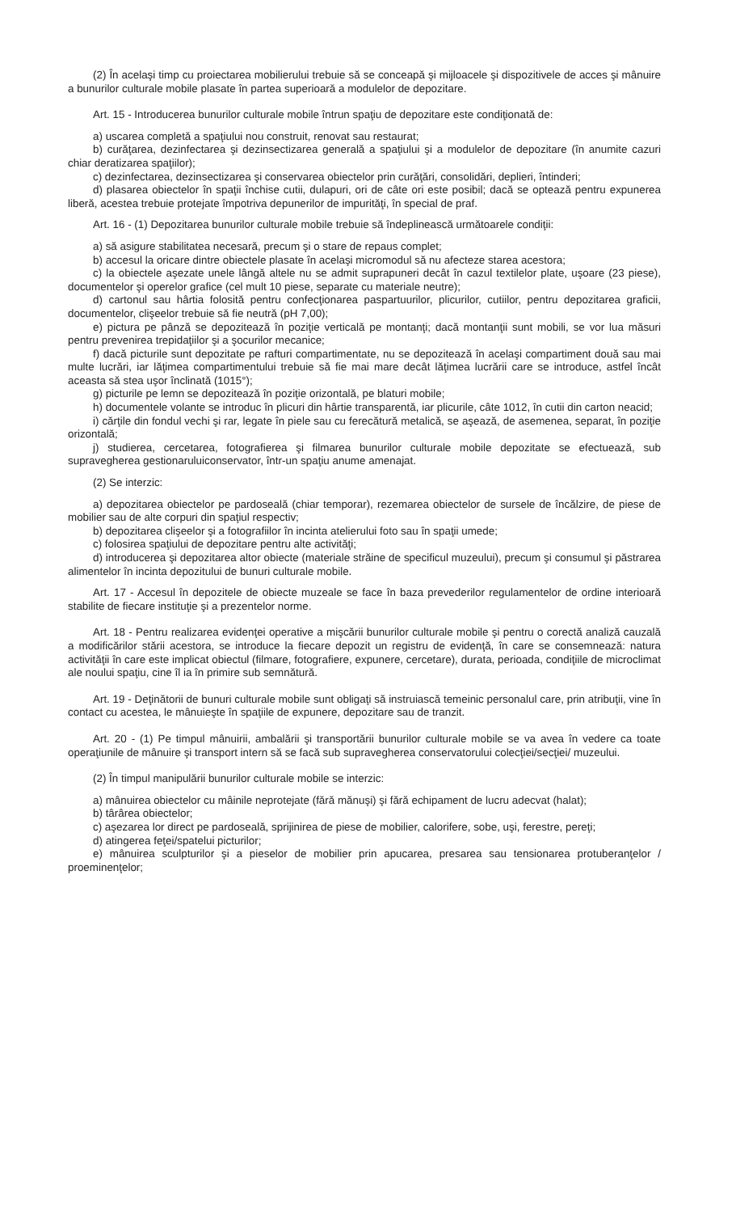(2) În acelaşi timp cu proiectarea mobilierului trebuie să se conceapă şi mijloacele şi dispozitivele de acces şi mânuire a bunurilor culturale mobile plasate în partea superioară a modulelor de depozitare.
Art. 15 - Introducerea bunurilor culturale mobile întrun spaţiu de depozitare este condiţionată de:
a) uscarea completă a spaţiului nou construit, renovat sau restaurat;
b) curăţarea, dezinfectarea şi dezinsectizarea generală a spaţiului şi a modulelor de depozitare (în anumite cazuri chiar deratizarea spaţiilor);
c) dezinfectarea, dezinsectizarea şi conservarea obiectelor prin curăţări, consolidări, deplieri, întinderi;
d) plasarea obiectelor în spaţii închise cutii, dulapuri, ori de câte ori este posibil; dacă se optează pentru expunerea liberă, acestea trebuie protejate împotriva depunerilor de impurităţi, în special de praf.
Art. 16 - (1) Depozitarea bunurilor culturale mobile trebuie să îndeplinească următoarele condiţii:
a) să asigure stabilitatea necesară, precum şi o stare de repaus complet;
b) accesul la oricare dintre obiectele plasate în acelaşi micromodul să nu afecteze starea acestora;
c) la obiectele aşezate unele lângă altele nu se admit suprapuneri decât în cazul textilelor plate, uşoare (23 piese), documentelor şi operelor grafice (cel mult 10 piese, separate cu materiale neutre);
d) cartonul sau hârtia folosită pentru confecţionarea paspartuurilor, plicurilor, cutiilor, pentru depozitarea graficii, documentelor, clişeelor trebuie să fie neutră (pH 7,00);
e) pictura pe pânză se depozitează în poziţie verticală pe montanţi; dacă montanţii sunt mobili, se vor lua măsuri pentru prevenirea trepidaţiilor şi a şocurilor mecanice;
f) dacă picturile sunt depozitate pe rafturi compartimentate, nu se depozitează în acelaşi compartiment două sau mai multe lucrări, iar lăţimea compartimentului trebuie să fie mai mare decât lăţimea lucrării care se introduce, astfel încât aceasta să stea uşor înclinată (1015°);
g) picturile pe lemn se depozitează în poziţie orizontală, pe blaturi mobile;
h) documentele volante se introduc în plicuri din hârtie transparentă, iar plicurile, câte 1012, în cutii din carton neacid;
i) cărţile din fondul vechi şi rar, legate în piele sau cu ferecătură metalică, se aşează, de asemenea, separat, în poziţie orizontală;
j) studierea, cercetarea, fotografierea şi filmarea bunurilor culturale mobile depozitate se efectuează, sub supravegherea gestionaruluiconservator, într-un spaţiu anume amenajat.
(2) Se interzic:
a) depozitarea obiectelor pe pardoseală (chiar temporar), rezemarea obiectelor de sursele de încălzire, de piese de mobilier sau de alte corpuri din spaţiul respectiv;
b) depozitarea clişeelor şi a fotografiilor în incinta atelierului foto sau în spaţii umede;
c) folosirea spaţiului de depozitare pentru alte activităţi;
d) introducerea şi depozitarea altor obiecte (materiale străine de specificul muzeului), precum şi consumul şi păstrarea alimentelor în incinta depozitului de bunuri culturale mobile.
Art. 17 - Accesul în depozitele de obiecte muzeale se face în baza prevederilor regulamentelor de ordine interioară stabilite de fiecare instituţie şi a prezentelor norme.
Art. 18 - Pentru realizarea evidenţei operative a mişcării bunurilor culturale mobile şi pentru o corectă analiză cauzală a modificărilor stării acestora, se introduce la fiecare depozit un registru de evidenţă, în care se consemnează: natura activităţii în care este implicat obiectul (filmare, fotografiere, expunere, cercetare), durata, perioada, condiţiile de microclimat ale noului spaţiu, cine îl ia în primire sub semnătură.
Art. 19 - Deţinătorii de bunuri culturale mobile sunt obligaţi să instruiască temeinic personalul care, prin atribuţii, vine în contact cu acestea, le mânuieşte în spaţiile de expunere, depozitare sau de tranzit.
Art. 20 - (1) Pe timpul mânuirii, ambalării şi transportării bunurilor culturale mobile se va avea în vedere ca toate operaţiunile de mânuire şi transport intern să se facă sub supravegherea conservatorului colecţiei/secţiei/ muzeului.
(2) În timpul manipulării bunurilor culturale mobile se interzic:
a) mânuirea obiectelor cu mâinile neprotejate (fără mănuşi) şi fără echipament de lucru adecvat (halat);
b) târârea obiectelor;
c) aşezarea lor direct pe pardoseală, sprijinirea de piese de mobilier, calorifere, sobe, uşi, ferestre, pereţi;
d) atingerea feţei/spatelui picturilor;
e) mânuirea sculpturilor şi a pieselor de mobilier prin apucarea, presarea sau tensionarea protuberanţelor / proeminenţelor;